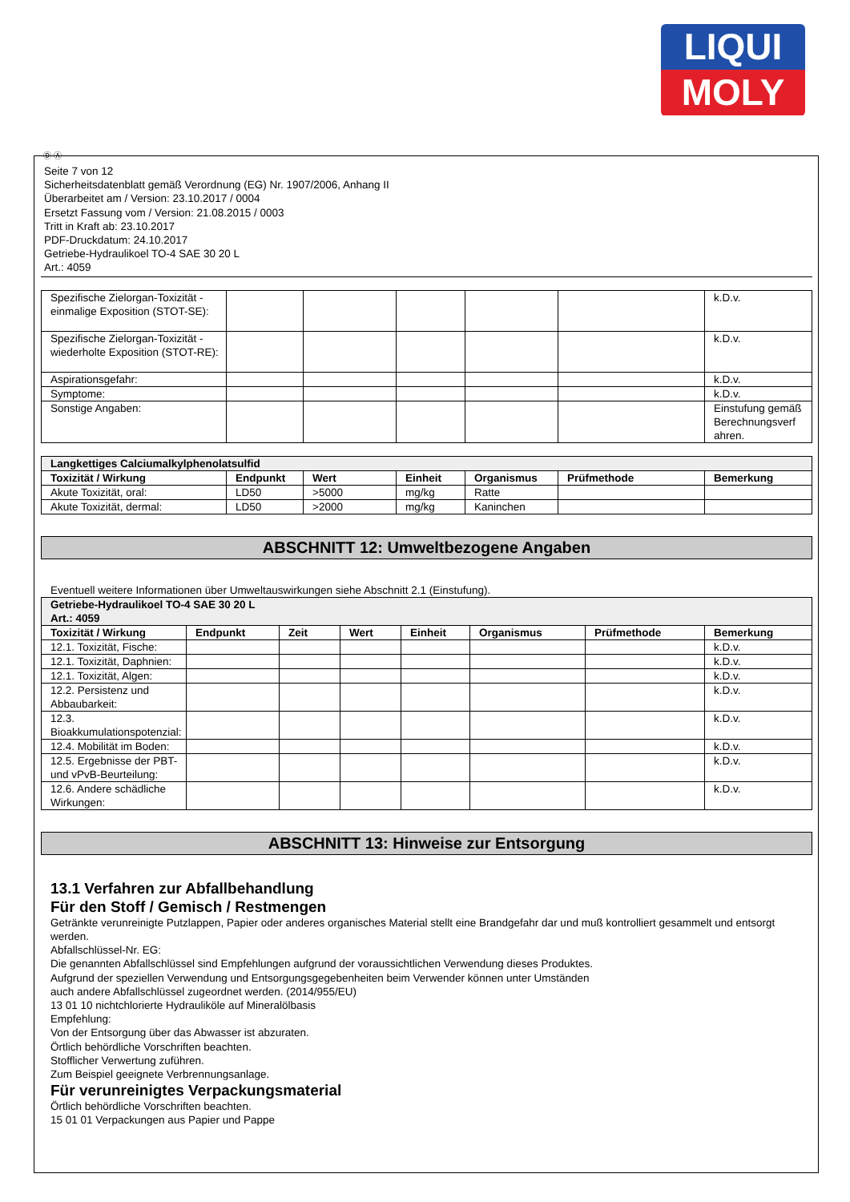LIQUI
MOLY
Ⓓ Ⓐ
Seite 7 von 12
Sicherheitsdatenblatt gemäß Verordnung (EG) Nr. 1907/2006, Anhang II
Überarbeitet am / Version: 23.10.2017 / 0004
Ersetzt Fassung vom / Version: 21.08.2015 / 0003
Tritt in Kraft ab: 23.10.2017
PDF-Druckdatum: 24.10.2017
Getriebe-Hydraulikoel TO-4 SAE 30 20 L
Art.: 4059
| Spezifische Zielorgan-Toxizität - einmalige Exposition (STOT-SE): | | | | | | k.D.v. |
| Spezifische Zielorgan-Toxizität - wiederholte Exposition (STOT-RE): | | | | | | k.D.v. |
| Aspirationsgefahr: | | | | | | k.D.v. |
| Symptome: | | | | | | k.D.v. |
| Sonstige Angaben: | | | | | | Einstufung gemäß Berechnungsverf ahren. |
| Langkettiges Calciumalkylphenolatsulfid | | | | | | |
| Toxizität / Wirkung | Endpunkt | Wert | Einheit | Organismus | Prüfmethode | Bemerkung |
| Akute Toxizität, oral: | LD50 | >5000 | mg/kg | Ratte | | |
| Akute Toxizität, dermal: | LD50 | >2000 | mg/kg | Kaninchen | | |
ABSCHNITT 12: Umweltbezogene Angaben
Eventuell weitere Informationen über Umweltauswirkungen siehe Abschnitt 2.1 (Einstufung).
| Getriebe-Hydraulikoel TO-4 SAE 30 20 L Art.: 4059 | | | | | | | |
| Toxizität / Wirkung | Endpunkt | Zeit | Wert | Einheit | Organismus | Prüfmethode | Bemerkung |
| 12.1. Toxizität, Fische: | | | | | | | k.D.v. |
| 12.1. Toxizität, Daphnien: | | | | | | | k.D.v. |
| 12.1. Toxizität, Algen: | | | | | | | k.D.v. |
| 12.2. Persistenz und Abbaubarkeit: | | | | | | | k.D.v. |
| 12.3. Bioakkumulationspotenzial: | | | | | | | k.D.v. |
| 12.4. Mobilität im Boden: | | | | | | | k.D.v. |
| 12.5. Ergebnisse der PBT- und vPvB-Beurteilung: | | | | | | | k.D.v. |
| 12.6. Andere schädliche Wirkungen: | | | | | | | k.D.v. |
ABSCHNITT 13: Hinweise zur Entsorgung
13.1 Verfahren zur Abfallbehandlung
Für den Stoff / Gemisch / Restmengen
Getränkte verunreinigte Putzlappen, Papier oder anderes organisches Material stellt eine Brandgefahr dar und muß kontrolliert gesammelt und entsorgt werden.
Abfallschlüssel-Nr. EG:
Die genannten Abfallschlüssel sind Empfehlungen aufgrund der voraussichtlichen Verwendung dieses Produktes.
Aufgrund der speziellen Verwendung und Entsorgungsgegebenheiten beim Verwender können unter Umständen
auch andere Abfallschlüssel zugeordnet werden. (2014/955/EU)
13 01 10 nichtchlorierte Hydrauliköle auf Mineralölbasis
Empfehlung:
Von der Entsorgung über das Abwasser ist abzuraten.
Örtlich behördliche Vorschriften beachten.
Stofflicher Verwertung zuführen.
Zum Beispiel geeignete Verbrennungsanlage.
Für verunreinigtes Verpackungsmaterial
Örtlich behördliche Vorschriften beachten.
15 01 01 Verpackungen aus Papier und Pappe